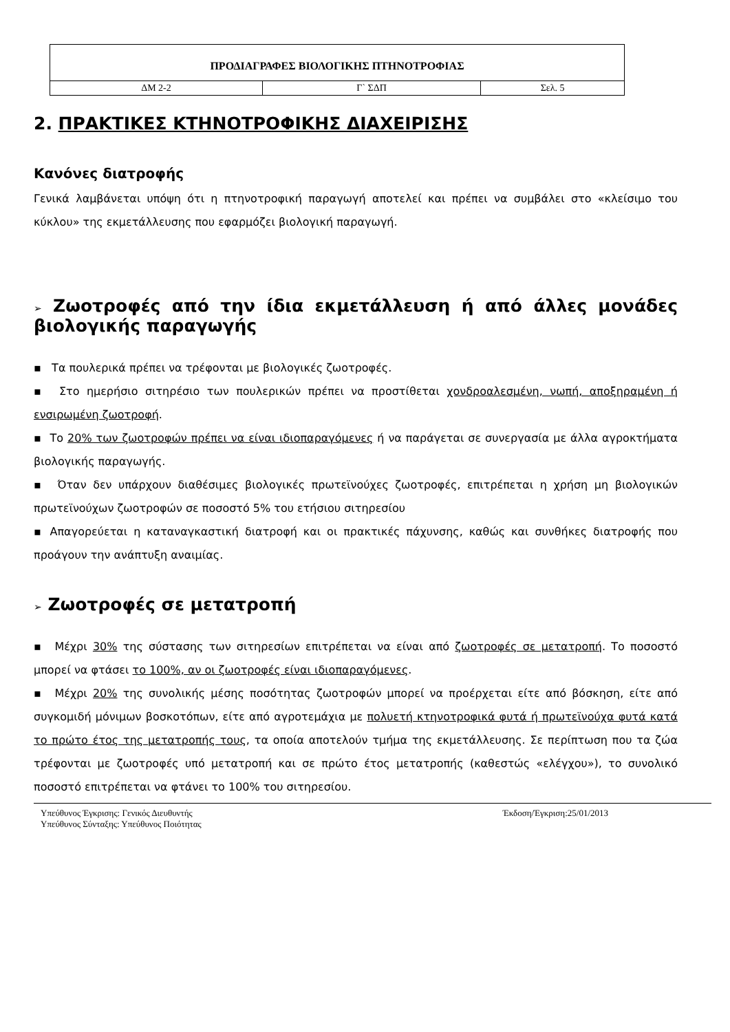| ΠΡΟΔΙΑΓΡΑΦΕΣ ΒΙΟΛΟΓΙΚΗΣ ΠΤΗΝΟΤΡΟΦΙΑΣ | | |
| ΔΜ 2-2 | Γ` ΣΔΠ | Σελ. 5 |
2. ΠΡΑΚΤΙΚΕΣ ΚΤΗΝΟΤΡΟΦΙΚΗΣ ΔΙΑΧΕΙΡΙΣΗΣ
Κανόνες διατροφής
Γενικά λαμβάνεται υπόψη ότι η πτηνοτροφική παραγωγή αποτελεί και πρέπει να συμβάλει στο «κλείσιμο του κύκλου» της εκμετάλλευσης που εφαρμόζει βιολογική παραγωγή.
➢ Ζωοτροφές από την ίδια εκμετάλλευση ή από άλλες μονάδες βιολογικής παραγωγής
▪ Τα πουλερικά πρέπει να τρέφονται με βιολογικές ζωοτροφές.
▪ Στο ημερήσιο σιτηρέσιο των πουλερικών πρέπει να προστίθεται χονδροαλεσμένη, νωπή, αποξηραμένη ή ενσιρωμένη ζωοτροφή.
▪ Το 20% των ζωοτροφών πρέπει να είναι ιδιοπαραγόμενες ή να παράγεται σε συνεργασία με άλλα αγροκτήματα βιολογικής παραγωγής.
▪ Όταν δεν υπάρχουν διαθέσιμες βιολογικές πρωτεϊνούχες ζωοτροφές, επιτρέπεται η χρήση μη βιολογικών πρωτεϊνούχων ζωοτροφών σε ποσοστό 5% του ετήσιου σιτηρεσίου
▪ Απαγορεύεται η καταναγκαστική διατροφή και οι πρακτικές πάχυνσης, καθώς και συνθήκες διατροφής που προάγουν την ανάπτυξη αναιμίας.
➢ Ζωοτροφές σε μετατροπή
▪ Μέχρι 30% της σύστασης των σιτηρεσίων επιτρέπεται να είναι από ζωοτροφές σε μετατροπή. Το ποσοστό μπορεί να φτάσει το 100%, αν οι ζωοτροφές είναι ιδιοπαραγόμενες.
▪ Μέχρι 20% της συνολικής μέσης ποσότητας ζωοτροφών μπορεί να προέρχεται είτε από βόσκηση, είτε από συγκομιδή μόνιμων βοσκοτόπων, είτε από αγροτεμάχια με πολυετή κτηνοτροφικά φυτά ή πρωτεϊνούχα φυτά κατά το πρώτο έτος της μετατροπής τους, τα οποία αποτελούν τμήμα της εκμετάλλευσης. Σε περίπτωση που τα ζώα τρέφονται με ζωοτροφές υπό μετατροπή και σε πρώτο έτος μετατροπής (καθεστώς «ελέγχου»), το συνολικό ποσοστό επιτρέπεται να φτάνει το 100% του σιτηρεσίου.
Υπεύθυνος Έγκρισης: Γενικός Διευθυντής
Υπεύθυνος Σύνταξης: Υπεύθυνος Ποιότητας
Έκδοση/Έγκριση:25/01/2013